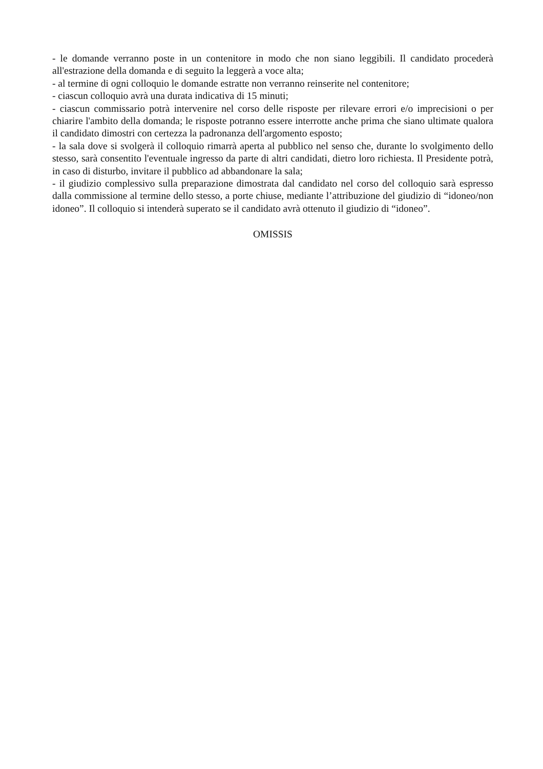- le domande verranno poste in un contenitore in modo che non siano leggibili. Il candidato procederà all'estrazione della domanda e di seguito la leggerà a voce alta;
- al termine di ogni colloquio le domande estratte non verranno reinserite nel contenitore;
- ciascun colloquio avrà una durata indicativa di 15 minuti;
- ciascun commissario potrà intervenire nel corso delle risposte per rilevare errori e/o imprecisioni o per chiarire l'ambito della domanda; le risposte potranno essere interrotte anche prima che siano ultimate qualora il candidato dimostri con certezza la padronanza dell'argomento esposto;
- la sala dove si svolgerà il colloquio rimarrà aperta al pubblico nel senso che, durante lo svolgimento dello stesso, sarà consentito l'eventuale ingresso da parte di altri candidati, dietro loro richiesta. Il Presidente potrà, in caso di disturbo, invitare il pubblico ad abbandonare la sala;
- il giudizio complessivo sulla preparazione dimostrata dal candidato nel corso del colloquio sarà espresso dalla commissione al termine dello stesso, a porte chiuse, mediante l’attribuzione del giudizio di “idoneo/non idoneo”. Il colloquio si intenderà superato se il candidato avrà ottenuto il giudizio di “idoneo”.
OMISSIS